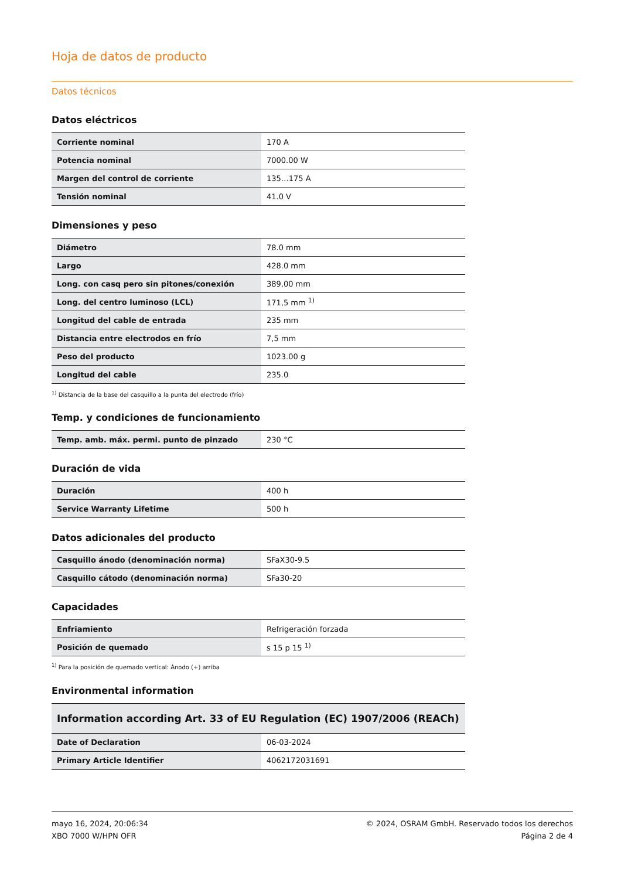Hoja de datos de producto
Datos técnicos
Datos eléctricos
| Corriente nominal | 170 A |
| Potencia nominal | 7000.00 W |
| Margen del control de corriente | 135…175 A |
| Tensión nominal | 41.0 V |
Dimensiones y peso
| Diámetro | 78.0 mm |
| Largo | 428.0 mm |
| Long. con casq pero sin pitones/conexión | 389,00 mm |
| Long. del centro luminoso (LCL) | 171,5 mm <sup>1)</sup> |
| Longitud del cable de entrada | 235 mm |
| Distancia entre electrodos en frío | 7,5 mm |
| Peso del producto | 1023.00 g |
| Longitud del cable | 235.0 |
<sup>1)</sup> Distancia de la base del casquillo a la punta del electrodo (frío)
Temp. y condiciones de funcionamiento
| Temp. amb. máx. permi. punto de pinzado | 230 °C |
Duración de vida
| Duración | 400 h |
| Service Warranty Lifetime | 500 h |
Datos adicionales del producto
| Casquillo ánodo (denominación norma) | SFaX30-9.5 |
| Casquillo cátodo (denominación norma) | SFa30-20 |
Capacidades
| Enfriamiento | Refrigeración forzada |
| Posición de quemado | s 15 p 15 <sup>1)</sup> |
<sup>1)</sup> Para la posición de quemado vertical: Ánodo (+) arriba
Environmental information
| Information according Art. 33 of EU Regulation (EC) 1907/2006 (REACh) | |
| --- | --- |
| Date of Declaration | 06-03-2024 |
| Primary Article Identifier | 4062172031691 |
mayo 16, 2024, 20:06:34
XBO 7000 W/HPN OFR
© 2024, OSRAM GmbH. Reservado todos los derechos
Página 2 de 4